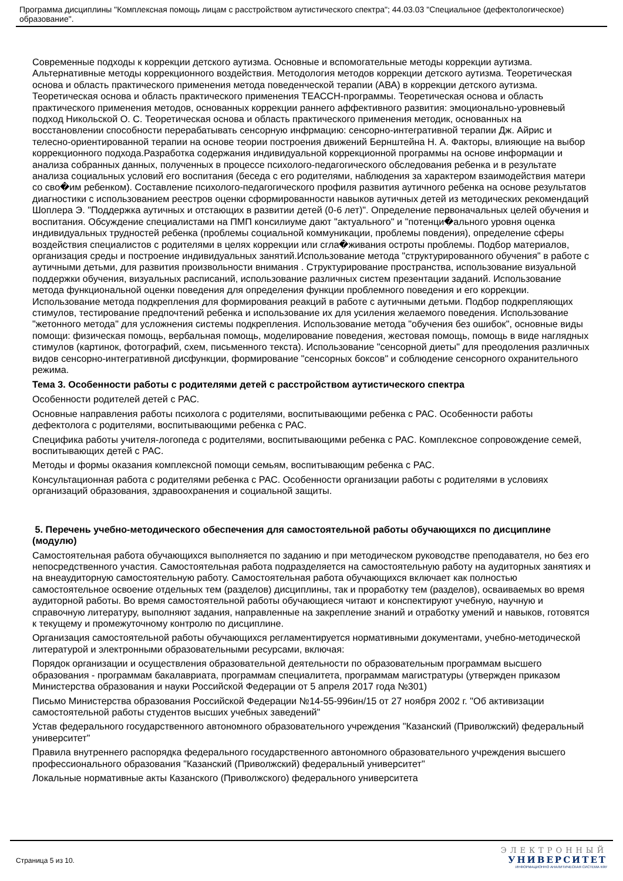Программа дисциплины "Комплексная помощь лицам с расстройством аутистического спектра"; 44.03.03 "Специальное (дефектологическое) образование".
Современные подходы к коррекции детского аутизма. Основные и вспомогательные методы коррекции аутизма. Альтернативные методы коррекционного воздействия. Методология методов коррекции детского аутизма. Теоретическая основа и область практического применения метода поведенческой терапии (АВА) в коррекции детского аутизма. Теоретическая основа и область практического применения ТЕАССН-программы. Теоретическая основа и область практического применения методов, основанных коррекции раннего аффективного развития: эмоционально-уровневый подход Никольской О. С. Теоретическая основа и область практического применения методик, основанных на восстановлении способности перерабатывать сенсорную инфрмацию: сенсорно-интегративной терапии Дж. Айрис и телесно-ориентированной терапии на основе теории построения движений Бернштейна Н. А. Факторы, влияющие на выбор коррекционного подхода.Разработка содержания индивидуальной коррекционной программы на основе информации и анализа собранных данных, полученных в процессе психолого-педагогического обследования ребенка и в результате анализа социальных условий его воспитания (беседа с его родителями, наблюдения за характером взаимодействия матери со сво�им ребенком). Составление психолого-педагогического профиля развития аутичного ребенка на основе результатов диагностики с использованием реестров оценки сформированности навыков аутичных детей из методических рекомендаций Шоплера Э. "Поддержка аутичных и отстающих в развитии детей (0-6 лет)". Определение первоначальных целей обучения и воспитания. Обсуждение специалистами на ПМП консилиуме дают "актуального" и "потенци�ального уровня оценка индивидуальных трудностей ребенка (проблемы социальной коммуникации, проблемы повдения), определение сферы воздействия специалистов с родителями в целях коррекции или сгла�живания остроты проблемы. Подбор материалов, организация среды и построение индивидуальных занятий.Использование метода "структурированного обучения" в работе с аутичными детьми, для развития произвольности внимания . Структурирование пространства, использование визуальной поддержки обучения, визуальных расписаний, использование различных систем презентации заданий. Использование метода функциональной оценки поведения для определения функции проблемного поведения и его коррекции. Использование метода подкрепления для формирования реакций в работе с аутичными детьми. Подбор подкрепляющих стимулов, тестирование предпочтений ребенка и использование их для усиления желаемого поведения. Использование "жетонного метода" для усложнения системы подкрепления. Использование метода "обучения без ошибок", основные виды помощи: физическая помощь, вербальная помощь, моделирование поведения, жестовая помощь, помощь в виде наглядных стимулов (картинок, фотографий, схем, письменного текста). Использование "сенсорной диеты" для преодоления различных видов сенсорно-интегративной дисфункции, формирование "сенсорных боксов" и соблюдение сенсорного охранительного режима.
Тема 3. Особенности работы с родителями детей с расстройством аутистического спектра
Особенности родителей детей с РАС.
Основные направления работы психолога с родителями, воспитывающими ребенка с РАС. Особенности работы дефектолога с родителями, воспитывающими ребенка с РАС.
Специфика работы учителя-логопеда с родителями, воспитывающими ребенка с РАС. Комплексное сопровождение семей, воспитывающих детей с РАС.
Методы и формы оказания комплексной помощи семьям, воспитывающим ребенка с РАС.
Консультационная работа с родителями ребенка с РАС. Особенности организации работы с родителями в условиях организаций образования, здравоохранения и социальной защиты.
5. Перечень учебно-методического обеспечения для самостоятельной работы обучающихся по дисциплине (модулю)
Самостоятельная работа обучающихся выполняется по заданию и при методическом руководстве преподавателя, но без его непосредственного участия. Самостоятельная работа подразделяется на самостоятельную работу на аудиторных занятиях и на внеаудиторную самостоятельную работу. Самостоятельная работа обучающихся включает как полностью самостоятельное освоение отдельных тем (разделов) дисциплины, так и проработку тем (разделов), осваиваемых во время аудиторной работы. Во время самостоятельной работы обучающиеся читают и конспектируют учебную, научную и справочную литературу, выполняют задания, направленные на закрепление знаний и отработку умений и навыков, готовятся к текущему и промежуточному контролю по дисциплине.
Организация самостоятельной работы обучающихся регламентируется нормативными документами, учебно-методической литературой и электронными образовательными ресурсами, включая:
Порядок организации и осуществления образовательной деятельности по образовательным программам высшего образования - программам бакалавриата, программам специалитета, программам магистратуры (утвержден приказом Министерства образования и науки Российской Федерации от 5 апреля 2017 года №301)
Письмо Министерства образования Российской Федерации №14-55-996ин/15 от 27 ноября 2002 г. "Об активизации самостоятельной работы студентов высших учебных заведений"
Устав федерального государственного автономного образовательного учреждения "Казанский (Приволжский) федеральный университет"
Правила внутреннего распорядка федерального государственного автономного образовательного учреждения высшего профессионального образования "Казанский (Приволжский) федеральный университет"
Локальные нормативные акты Казанского (Приволжского) федерального университета
Страница 5 из 10.
ЭЛЕКТРОННЫЙ
УНИВЕРСИТЕТ
ИНФОРМАЦИОННО АНАЛИТИЧЕСКАЯ СИСТЕМА КФУ